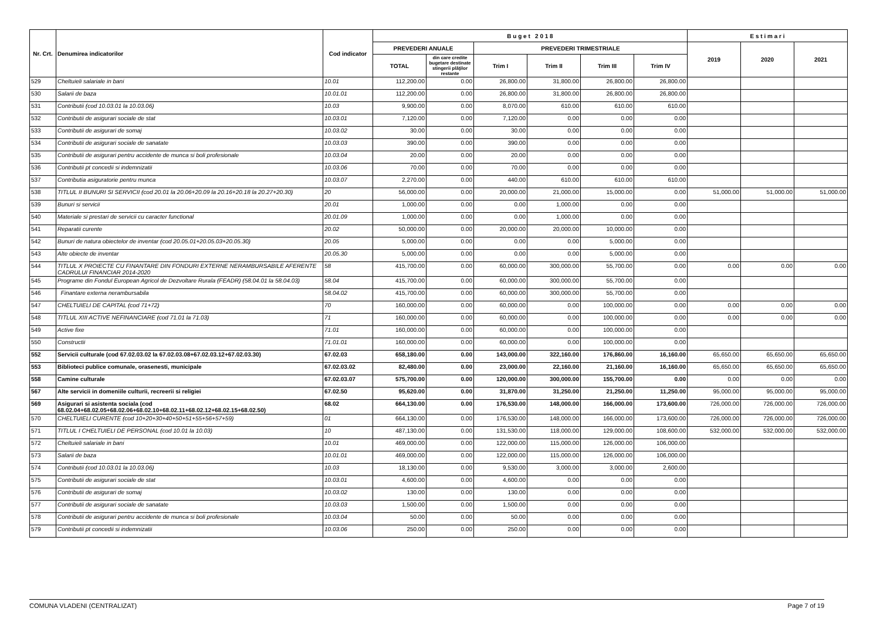| Nr. Crt. | Denumirea indicatorilor | Cod indicator | B u g e t 2 0 1 8 | | | | | | E s t i m a r i | | |
| --- | --- | --- | --- | --- | --- | --- | --- | --- | --- | --- | --- |
| | | | PREVEDERI ANUALE | | PREVEDERI TRIMESTRIALE | | | | 2019 | 2020 | 2021 |
| | | | TOTAL | din care credite bugetare destinate stingerii plăţilor restante | Trim I | Trim II | Trim III | Trim IV | | | |
| 529 | Cheltuieli salariale in bani | 10.01 | 112,200.00 | 0.00 | 26,800.00 | 31,800.00 | 26,800.00 | 26,800.00 | | | |
| 530 | Salarii de baza | 10.01.01 | 112,200.00 | 0.00 | 26,800.00 | 31,800.00 | 26,800.00 | 26,800.00 | | | |
| 531 | Contributii (cod 10.03.01 la 10.03.06) | 10.03 | 9,900.00 | 0.00 | 8,070.00 | 610.00 | 610.00 | 610.00 | | | |
| 532 | Contributii de asigurari sociale de stat | 10.03.01 | 7,120.00 | 0.00 | 7,120.00 | 0.00 | 0.00 | 0.00 | | | |
| 533 | Contributii de asigurari de somaj | 10.03.02 | 30.00 | 0.00 | 30.00 | 0.00 | 0.00 | 0.00 | | | |
| 534 | Contributii de asigurari sociale de sanatate | 10.03.03 | 390.00 | 0.00 | 390.00 | 0.00 | 0.00 | 0.00 | | | |
| 535 | Contributii de asigurari pentru accidente de munca si boli profesionale | 10.03.04 | 20.00 | 0.00 | 20.00 | 0.00 | 0.00 | 0.00 | | | |
| 536 | Contributii pt concedii si indemnizatii | 10.03.06 | 70.00 | 0.00 | 70.00 | 0.00 | 0.00 | 0.00 | | | |
| 537 | Contributia asiguratorie pentru munca | 10.03.07 | 2,270.00 | 0.00 | 440.00 | 610.00 | 610.00 | 610.00 | | | |
| 538 | TITLUL II BUNURI SI SERVICII (cod 20.01 la 20.06+20.09 la 20.16+20.18 la 20.27+20.30) | 20 | 56,000.00 | 0.00 | 20,000.00 | 21,000.00 | 15,000.00 | 0.00 | 51,000.00 | 51,000.00 | 51,000.00 |
| 539 | Bunuri si servicii | 20.01 | 1,000.00 | 0.00 | 0.00 | 1,000.00 | 0.00 | 0.00 | | | |
| 540 | Materiale si prestari de servicii cu caracter functional | 20.01.09 | 1,000.00 | 0.00 | 0.00 | 1,000.00 | 0.00 | 0.00 | | | |
| 541 | Reparatii curente | 20.02 | 50,000.00 | 0.00 | 20,000.00 | 20,000.00 | 10,000.00 | 0.00 | | | |
| 542 | Bunuri de natura obiectelor de inventar (cod 20.05.01+20.05.03+20.05.30) | 20.05 | 5,000.00 | 0.00 | 0.00 | 0.00 | 5,000.00 | 0.00 | | | |
| 543 | Alte obiecte de inventar | 20.05.30 | 5,000.00 | 0.00 | 0.00 | 0.00 | 5,000.00 | 0.00 | | | |
| 544 | TITLUL X PROIECTE CU FINANTARE DIN FONDURI EXTERNE NERAMBURSABILE AFERENTE CADRULUI FINANCIAR 2014-2020 | 58 | 415,700.00 | 0.00 | 60,000.00 | 300,000.00 | 55,700.00 | 0.00 | 0.00 | 0.00 | 0.00 |
| 545 | Programe din Fondul European Agricol de Dezvoltare Rurala (FEADR) (58.04.01 la 58.04.03) | 58.04 | 415,700.00 | 0.00 | 60,000.00 | 300,000.00 | 55,700.00 | 0.00 | | | |
| 546 | Finantare externa nerambursabila | 58.04.02 | 415,700.00 | 0.00 | 60,000.00 | 300,000.00 | 55,700.00 | 0.00 | | | |
| 547 | CHELTUIELI DE CAPITAL (cod 71+72) | 70 | 160,000.00 | 0.00 | 60,000.00 | 0.00 | 100,000.00 | 0.00 | 0.00 | 0.00 | 0.00 |
| 548 | TITLUL XIII ACTIVE NEFINANCIARE (cod 71.01 la 71.03) | 71 | 160,000.00 | 0.00 | 60,000.00 | 0.00 | 100,000.00 | 0.00 | 0.00 | 0.00 | 0.00 |
| 549 | Active fixe | 71.01 | 160,000.00 | 0.00 | 60,000.00 | 0.00 | 100,000.00 | 0.00 | | | |
| 550 | Constructii | 71.01.01 | 160,000.00 | 0.00 | 60,000.00 | 0.00 | 100,000.00 | 0.00 | | | |
| 552 | Servicii culturale (cod 67.02.03.02 la 67.02.03.08+67.02.03.12+67.02.03.30) | 67.02.03 | 658,180.00 | 0.00 | 143,000.00 | 322,160.00 | 176,860.00 | 16,160.00 | 65,650.00 | 65,650.00 | 65,650.00 |
| 553 | Biblioteci publice comunale, orasenesti, municipale | 67.02.03.02 | 82,480.00 | 0.00 | 23,000.00 | 22,160.00 | 21,160.00 | 16,160.00 | 65,650.00 | 65,650.00 | 65,650.00 |
| 558 | Camine culturale | 67.02.03.07 | 575,700.00 | 0.00 | 120,000.00 | 300,000.00 | 155,700.00 | 0.00 | 0.00 | 0.00 | 0.00 |
| 567 | Alte servicii in domeniile culturii, recreerii si religiei | 67.02.50 | 95,620.00 | 0.00 | 31,870.00 | 31,250.00 | 21,250.00 | 11,250.00 | 95,000.00 | 95,000.00 | 95,000.00 |
| 569 | Asigurari si asistenta sociala (cod 68.02.04+68.02.05+68.02.06+68.02.10+68.02.11+68.02.12+68.02.15+68.02.50) | 68.02 | 664,130.00 | 0.00 | 176,530.00 | 148,000.00 | 166,000.00 | 173,600.00 | 726,000.00 | 726,000.00 | 726,000.00 |
| 570 | CHELTUIELI CURENTE (cod 10+20+30+40+50+51+55+56+57+59) | 01 | 664,130.00 | 0.00 | 176,530.00 | 148,000.00 | 166,000.00 | 173,600.00 | 726,000.00 | 726,000.00 | 726,000.00 |
| 571 | TITLUL I CHELTUIELI DE PERSONAL (cod 10.01 la 10.03) | 10 | 487,130.00 | 0.00 | 131,530.00 | 118,000.00 | 129,000.00 | 108,600.00 | 532,000.00 | 532,000.00 | 532,000.00 |
| 572 | Cheltuieli salariale in bani | 10.01 | 469,000.00 | 0.00 | 122,000.00 | 115,000.00 | 126,000.00 | 106,000.00 | | | |
| 573 | Salarii de baza | 10.01.01 | 469,000.00 | 0.00 | 122,000.00 | 115,000.00 | 126,000.00 | 106,000.00 | | | |
| 574 | Contributii (cod 10.03.01 la 10.03.06) | 10.03 | 18,130.00 | 0.00 | 9,530.00 | 3,000.00 | 3,000.00 | 2,600.00 | | | |
| 575 | Contributii de asigurari sociale de stat | 10.03.01 | 4,600.00 | 0.00 | 4,600.00 | 0.00 | 0.00 | 0.00 | | | |
| 576 | Contributii de asigurari de somaj | 10.03.02 | 130.00 | 0.00 | 130.00 | 0.00 | 0.00 | 0.00 | | | |
| 577 | Contributii de asigurari sociale de sanatate | 10.03.03 | 1,500.00 | 0.00 | 1,500.00 | 0.00 | 0.00 | 0.00 | | | |
| 578 | Contributii de asigurari pentru accidente de munca si boli profesionale | 10.03.04 | 50.00 | 0.00 | 50.00 | 0.00 | 0.00 | 0.00 | | | |
| 579 | Contributii pt concedii si indemnizatii | 10.03.06 | 250.00 | 0.00 | 250.00 | 0.00 | 0.00 | 0.00 | | | |
COMUNA VLADENI (CENTRALIZAT) Page 7 of 19